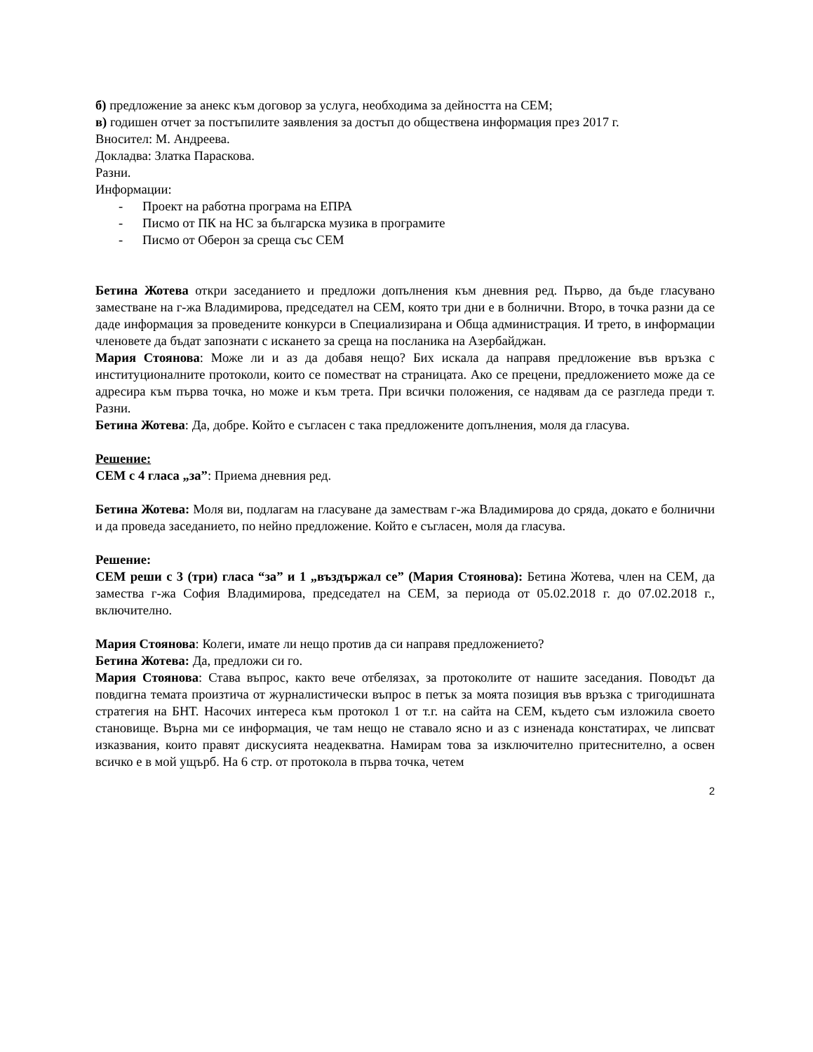б) предложение за анекс към договор за услуга, необходима за дейността на СЕМ;
в) годишен отчет за постъпилите заявления за достъп до обществена информация през 2017 г.
Вносител: М. Андреева.
Докладва: Златка Параскова.
Разни.
Информации:
- Проект на работна програма на ЕПРА
- Писмо от ПК на НС за българска музика в програмите
- Писмо от Оберон за среща със СЕМ
Бетина Жотева откри заседанието и предложи допълнения към дневния ред. Първо, да бъде гласувано заместване на г-жа Владимирова, председател на СЕМ, която три дни е в болнични. Второ, в точка разни да се даде информация за проведените конкурси в Специализирана и Обща администрация. И трето, в информации членовете да бъдат запознати с искането за среща на посланика на Азербайджан.
Мария Стоянова: Може ли и аз да добавя нещо? Бих искала да направя предложение във връзка с институционалните протоколи, които се поместват на страницата. Ако се прецени, предложението може да се адресира към първа точка, но може и към трета. При всички положения, се надявам да се разгледа преди т. Разни.
Бетина Жотева: Да, добре. Който е съгласен с така предложените допълнения, моля да гласува.
Решение:
СЕМ с 4 гласа „за”: Приема дневния ред.
Бетина Жотева: Моля ви, подлагам на гласуване да замествам г-жа Владимирова до сряда, докато е болнични и да проведа заседанието, по нейно предложение. Който е съгласен, моля да гласува.
Решение:
СЕМ реши с 3 (три) гласа “за” и 1 „въздържал се” (Мария Стоянова): Бетина Жотева, член на СЕМ, да замества г-жа София Владимирова, председател на СЕМ, за периода от 05.02.2018 г. до 07.02.2018 г., включително.
Мария Стоянова: Колеги, имате ли нещо против да си направя предложението?
Бетина Жотева: Да, предложи си го.
Мария Стоянова: Става въпрос, както вече отбелязах, за протоколите от нашите заседания. Поводът да повдигна темата произтича от журналистически въпрос в петък за моята позиция във връзка с тригодишната стратегия на БНТ. Насочих интереса към протокол 1 от т.г. на сайта на СЕМ, където съм изложила своето становище. Върна ми се информация, че там нещо не ставало ясно и аз с изненада констатирах, че липсват изказвания, които правят дискусията неадекватна. Намирам това за изключително притеснително, а освен всичко е в мой ущърб. На 6 стр. от протокола в първа точка, четем
2